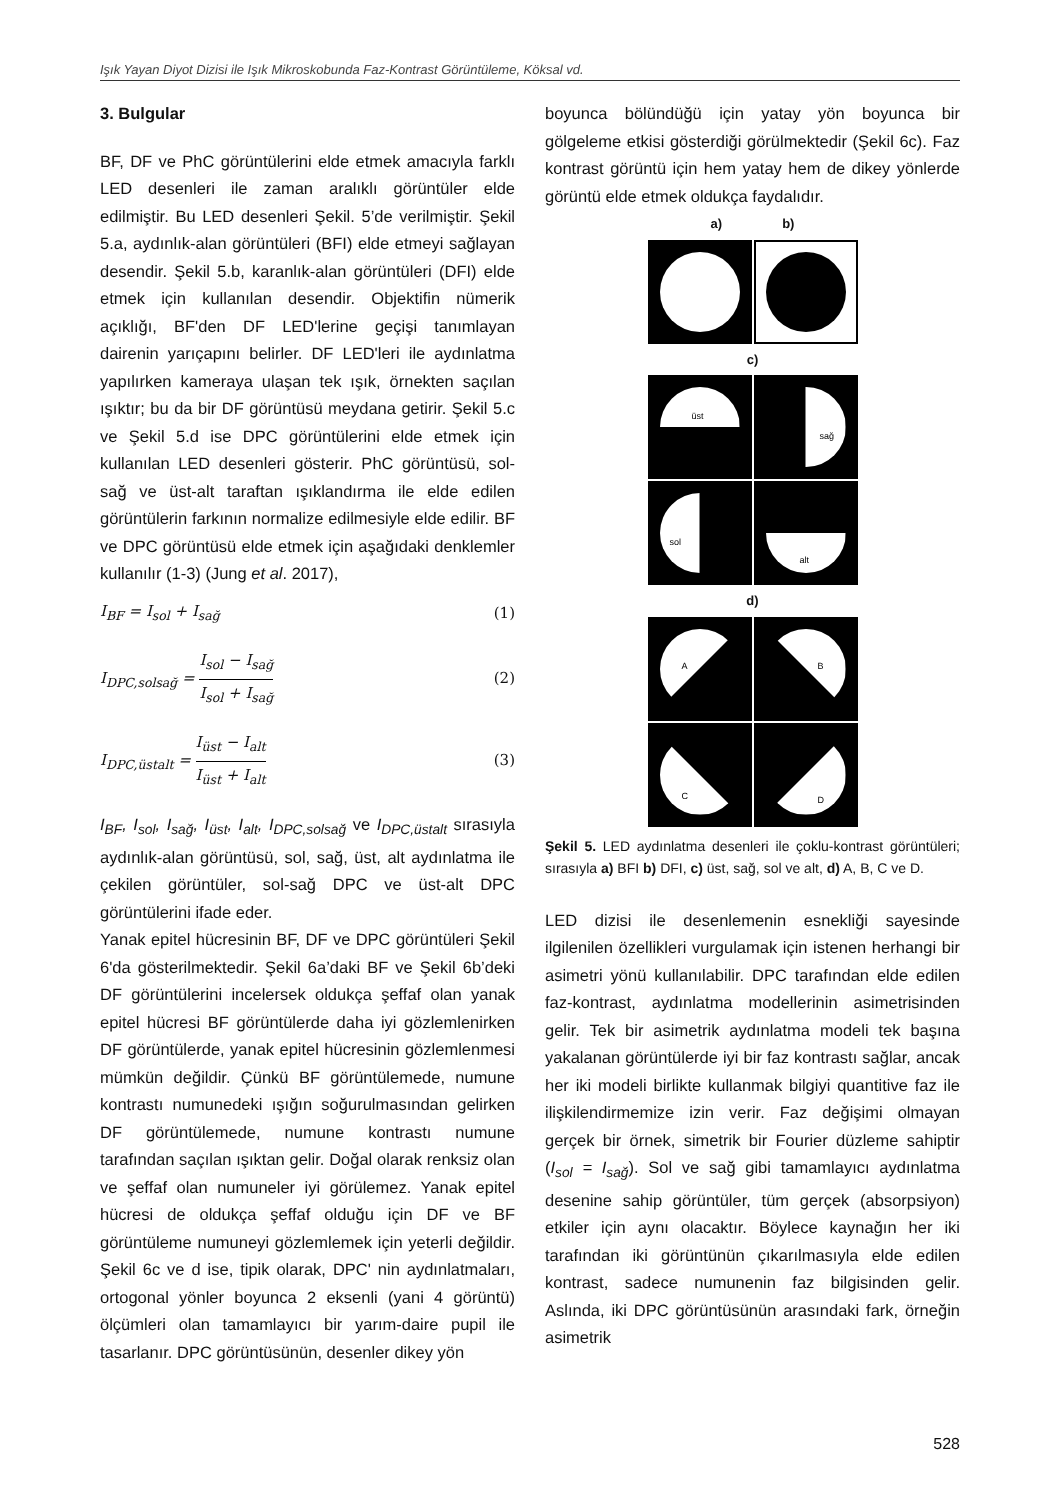Işık Yayan Diyot Dizisi ile Işık Mikroskobunda Faz-Kontrast Görüntüleme, Köksal vd.
3. Bulgular
BF, DF ve PhC görüntülerini elde etmek amacıyla farklı LED desenleri ile zaman aralıklı görüntüler elde edilmiştir. Bu LED desenleri Şekil. 5’de verilmiştir. Şekil 5.a, aydınlık-alan görüntüleri (BFI) elde etmeyi sağlayan desendir. Şekil 5.b, karanlık-alan görüntüleri (DFI) elde etmek için kullanılan desendir. Objektifin nümerik açıklığı, BF'den DF LED'lerine geçişi tanımlayan dairenin yarıçapını belirler. DF LED'leri ile aydınlatma yapılırken kameraya ulaşan tek ışık, örnekten saçılan ışıktır; bu da bir DF görüntüsü meydana getirir. Şekil 5.c ve Şekil 5.d ise DPC görüntülerini elde etmek için kullanılan LED desenleri gösterir. PhC görüntüsü, sol-sağ ve üst-alt taraftan ışıklandırma ile elde edilen görüntülerin farkının normalize edilmesiyle elde edilir. BF ve DPC görüntüsü elde etmek için aşağıdaki denklemler kullanılır (1-3) (Jung et al. 2017),
I<sub>BF</sub> = I<sub>sol</sub> + I<sub>sağ</sub> (1)
I<sub>DPC,solsağ</sub> =
I<sub>sol</sub> − I<sub>sağ</sub>
I<sub>sol</sub> + I<sub>sağ</sub>
(2)
I<sub>DPC,üstalt</sub> =
I<sub>üst</sub> − I<sub>alt</sub>
I<sub>üst</sub> + I<sub>alt</sub>
(3)
I<sub>BF</sub>, I<sub>sol</sub>, I<sub>sağ</sub>, I<sub>üst</sub>, I<sub>alt</sub>, I<sub>DPC,solsağ</sub> ve I<sub>DPC,üstalt</sub> sırasıyla aydınlık-alan görüntüsü, sol, sağ, üst, alt aydınlatma ile çekilen görüntüler, sol-sağ DPC ve üst-alt DPC görüntülerini ifade eder.
Yanak epitel hücresinin BF, DF ve DPC görüntüleri Şekil 6'da gösterilmektedir. Şekil 6a’daki BF ve Şekil 6b’deki DF görüntülerini incelersek oldukça şeffaf olan yanak epitel hücresi BF görüntülerde daha iyi gözlemlenirken DF görüntülerde, yanak epitel hücresinin gözlemlenmesi mümkün değildir. Çünkü BF görüntülemede, numune kontrastı numunedeki ışığın soğurulmasından gelirken DF görüntülemede, numune kontrastı numune tarafından saçılan ışıktan gelir. Doğal olarak renksiz olan ve şeffaf olan numuneler iyi görülemez. Yanak epitel hücresi de oldukça şeffaf olduğu için DF ve BF görüntüleme numuneyi gözlemlemek için yeterli değildir. Şekil 6c ve d ise, tipik olarak, DPC' nin aydınlatmaları, ortogonal yönler boyunca 2 eksenli (yani 4 görüntü) ölçümleri olan tamamlayıcı bir yarım-daire pupil ile tasarlanır. DPC görüntüsünün, desenler dikey yön
boyunca bölündüğü için yatay yön boyunca bir gölgeleme etkisi gösterdiği görülmektedir (Şekil 6c). Faz kontrast görüntü için hem yatay hem de dikey yönlerde görüntü elde etmek oldukça faydalıdır.
a) b)
c)
üst
sağ
sol
alt
d)
A
B
C
D
Şekil 5. LED aydınlatma desenleri ile çoklu-kontrast görüntüleri; sırasıyla a) BFI b) DFI, c) üst, sağ, sol ve alt, d) A, B, C ve D.
LED dizisi ile desenlemenin esnekliği sayesinde ilgilenilen özellikleri vurgulamak için istenen herhangi bir asimetri yönü kullanılabilir. DPC tarafından elde edilen faz-kontrast, aydınlatma modellerinin asimetrisinden gelir. Tek bir asimetrik aydınlatma modeli tek başına yakalanan görüntülerde iyi bir faz kontrastı sağlar, ancak her iki modeli birlikte kullanmak bilgiyi quantitive faz ile ilişkilendirmemize izin verir. Faz değişimi olmayan gerçek bir örnek, simetrik bir Fourier düzleme sahiptir (I<sub>sol</sub> = I<sub>sağ</sub>). Sol ve sağ gibi tamamlayıcı aydınlatma desenine sahip görüntüler, tüm gerçek (absorpsiyon) etkiler için aynı olacaktır. Böylece kaynağın her iki tarafından iki görüntünün çıkarılmasıyla elde edilen kontrast, sadece numunenin faz bilgisinden gelir. Aslında, iki DPC görüntüsünün arasındaki fark, örneğin asimetrik
528